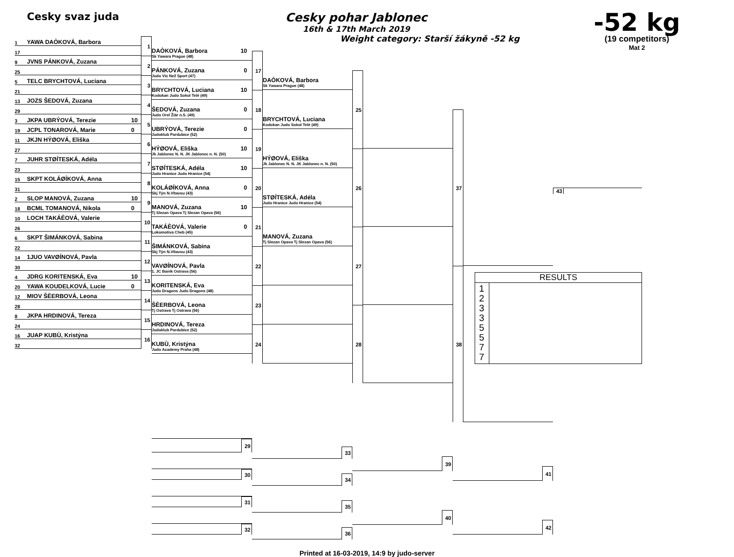Cesky svaz juda Cesky pohar Jablonec
16th & 17th March 2019
Weight category: Starší žákyně -52 kg
-52 kg
(19 competitors)
Mat 2
1 YAWA DAÒKOVÁ, Barbora
17
1
9 JVNS PÁNKOVÁ, Zuzana
25
2
5 TELC BRYCHTOVÁ, Luciana
21
3
13 JOZS ŠEDOVÁ, Zuzana
29
4
3 JKPA UBRÝOVÁ, Terezie 10
19 JCPL TONAROVÁ, Marie 0
5
11 JKJN HÝØOVÁ, Eliška
27
6
7 JUHR STØÍTESKÁ, Adéla
23
7
15 SKPT KOLÁØÍKOVÁ, Anna
31
8
2 SLOP MANOVÁ, Zuzana 10
18 BCML TOMANOVÁ, Nikola 0
9
10 LOCH TAKÁÈOVÁ, Valerie
26
10
6 SKPT ŠIMÁNKOVÁ, Sabina
22
11
14 1JUO VAVØÍNOVÁ, Pavla
30
12
4 JDRG KORITENSKÁ, Eva 10
20 YAWA KOUDELKOVÁ, Lucie 0
13
12 MIOV ŠÈERBOVÁ, Leona
28
14
8 JKPA HRDINOVÁ, Tereza
24
15
16 JUAP KUBÙ, Kristýna
32
16
DAÒKOVÁ, Barbora 10
Sk Yawara Prague (48)
PÁNKOVÁ, Zuzana 0
Judo Víc Než Sport (47)
BRYCHTOVÁ, Luciana 10
Kodokan Judo Sokol Telè (49)
ŠEDOVÁ, Zuzana 0
Judo Orel Žïár n.S. (49)
UBRÝOVÁ, Terezie 0
Judoklub Pardubice (52)
HÝØOVÁ, Eliška 10
Jk Jablonec N. N. JK Jablonec n. N. (50)
STØÍTESKÁ, Adéla 10
Judo Hranice Judo Hranice (54)
KOLÁØÍKOVÁ, Anna 0
Skj Týn N.Vltavou (43)
MANOVÁ, Zuzana 10
Tj Slezan Opava Tj Slezan Opava (56)
TAKÁÈOVÁ, Valerie 0
Lokomotiva Cheb (45)
ŠIMÁNKOVÁ, Sabina
Skj Týn N.Vltavou (43)
VAVØÍNOVÁ, Pavla
1. JC Baník Ostrava (56)
KORITENSKÁ, Eva
Judo Dragons Judo Dragons (48)
ŠÈERBOVÁ, Leona
Tj Ostrava Tj Ostrava (56)
HRDINOVÁ, Tereza
Judoklub Pardubice (52)
KUBÙ, Kristýna
Judo Academy Praha (48)
17
DAÒKOVÁ, Barbora
Sk Yawara Prague (48)
18
BRYCHTOVÁ, Luciana
Kodokan Judo Sokol Telè (49)
19
HÝØOVÁ, Eliška
Jk Jablonec N. N. JK Jablonec n. N. (50)
20
STØÍTESKÁ, Adéla
Judo Hranice Judo Hranice (54)
21
MANOVÁ, Zuzana
Tj Slezan Opava Tj Slezan Opava (56)
22
23
24
25
26
27
28
37
38
43
RESULTS
1
2
3
3
5
5
7
7
29
30
31
32
33
34
35
36
39
40
41
42
Printed at 16-03-2019, 14:9 by judo-server